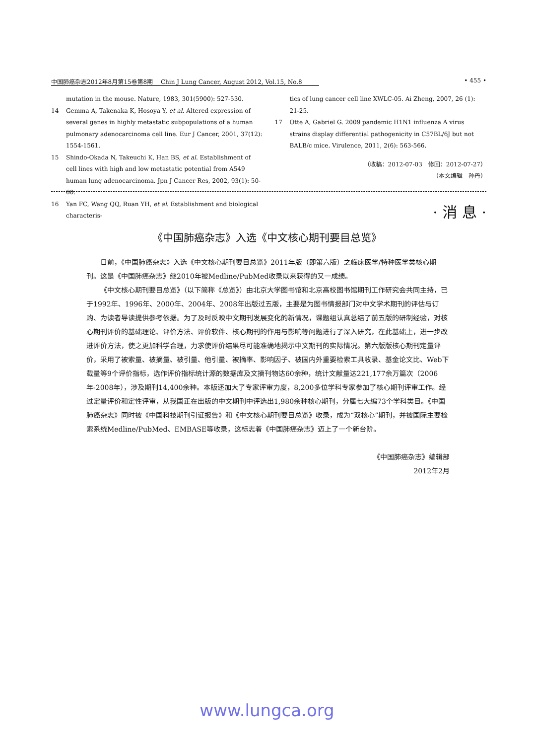中国肺癌杂志2012年8月第15卷第8期　 Chin J Lung Cancer, August 2012, Vol.15, No.8 • 455 •
mutation in the mouse. Nature, 1983, 301(5900): 527-530.
14 Gemma A, Takenaka K, Hosoya Y, et al. Altered expression of several genes in highly metastatic subpopulations of a human pulmonary adenocarcinoma cell line. Eur J Cancer, 2001, 37(12): 1554-1561.
15 Shindo-Okada N, Takeuchi K, Han BS, et al. Establishment of cell lines with high and low metastatic potential from A549 human lung adenocarcinoma. Jpn J Cancer Res, 2002, 93(1): 50-60.
16 Yan FC, Wang QQ, Ruan YH, et al. Establishment and biological characteris-
tics of lung cancer cell line XWLC-05. Ai Zheng, 2007, 26 (1): 21-25.
17 Otte A, Gabriel G. 2009 pandemic H1N1 influenza A virus strains display differential pathogenicity in C57BL/6J but not BALB/c mice. Virulence, 2011, 2(6): 563-566.
（收稿：2012-07-03　修回：2012-07-27）
（本文编辑　孙丹）
· 消 息 ·
《中国肺癌杂志》入选《中文核心期刊要目总览》
日前，《中国肺癌杂志》入选《中文核心期刊要目总览》2011年版（即第六版）之临床医学/特种医学类核心期刊。这是《中国肺癌杂志》继2010年被Medline/PubMed收录以来获得的又一成绩。
《中文核心期刊要目总览》（以下简称《总览》）由北京大学图书馆和北京高校图书馆期刊工作研究会共同主持，已于1992年、1996年、2000年、2004年、2008年出版过五版，主要是为图书情报部门对中文学术期刊的评估与订购、为读者导读提供参考依据。为了及时反映中文期刊发展变化的新情况，课题组认真总结了前五版的研制经验，对核心期刊评价的基础理论、评价方法、评价软件、核心期刊的作用与影响等问题进行了深入研究，在此基础上，进一步改进评价方法，使之更加科学合理，力求使评价结果尽可能准确地揭示中文期刊的实际情况。第六版版核心期刊定量评价，采用了被索量、被摘量、被引量、他引量、被摘率、影响因子、被国内外重要检索工具收录、基金论文比、Web下载量等9个评价指标，选作评价指标统计源的数据库及文摘刊物达60余种，统计文献量达221,177余万篇次（2006年-2008年），涉及期刊14,400余种。本版还加大了专家评审力度，8,200多位学科专家参加了核心期刊评审工作。经过定量评价和定性评审，从我国正在出版的中文期刊中评选出1,980余种核心期刊，分属七大编73个学科类目。《中国肺癌杂志》同时被《中国科技期刊引证报告》和《中文核心期刊要目总览》收录，成为“双核心”期刊，并被国际主要检索系统Medline/PubMed、EMBASE等收录，这标志着《中国肺癌杂志》迈上了一个新台阶。
《中国肺癌杂志》编辑部
2012年2月
www.lungca.org